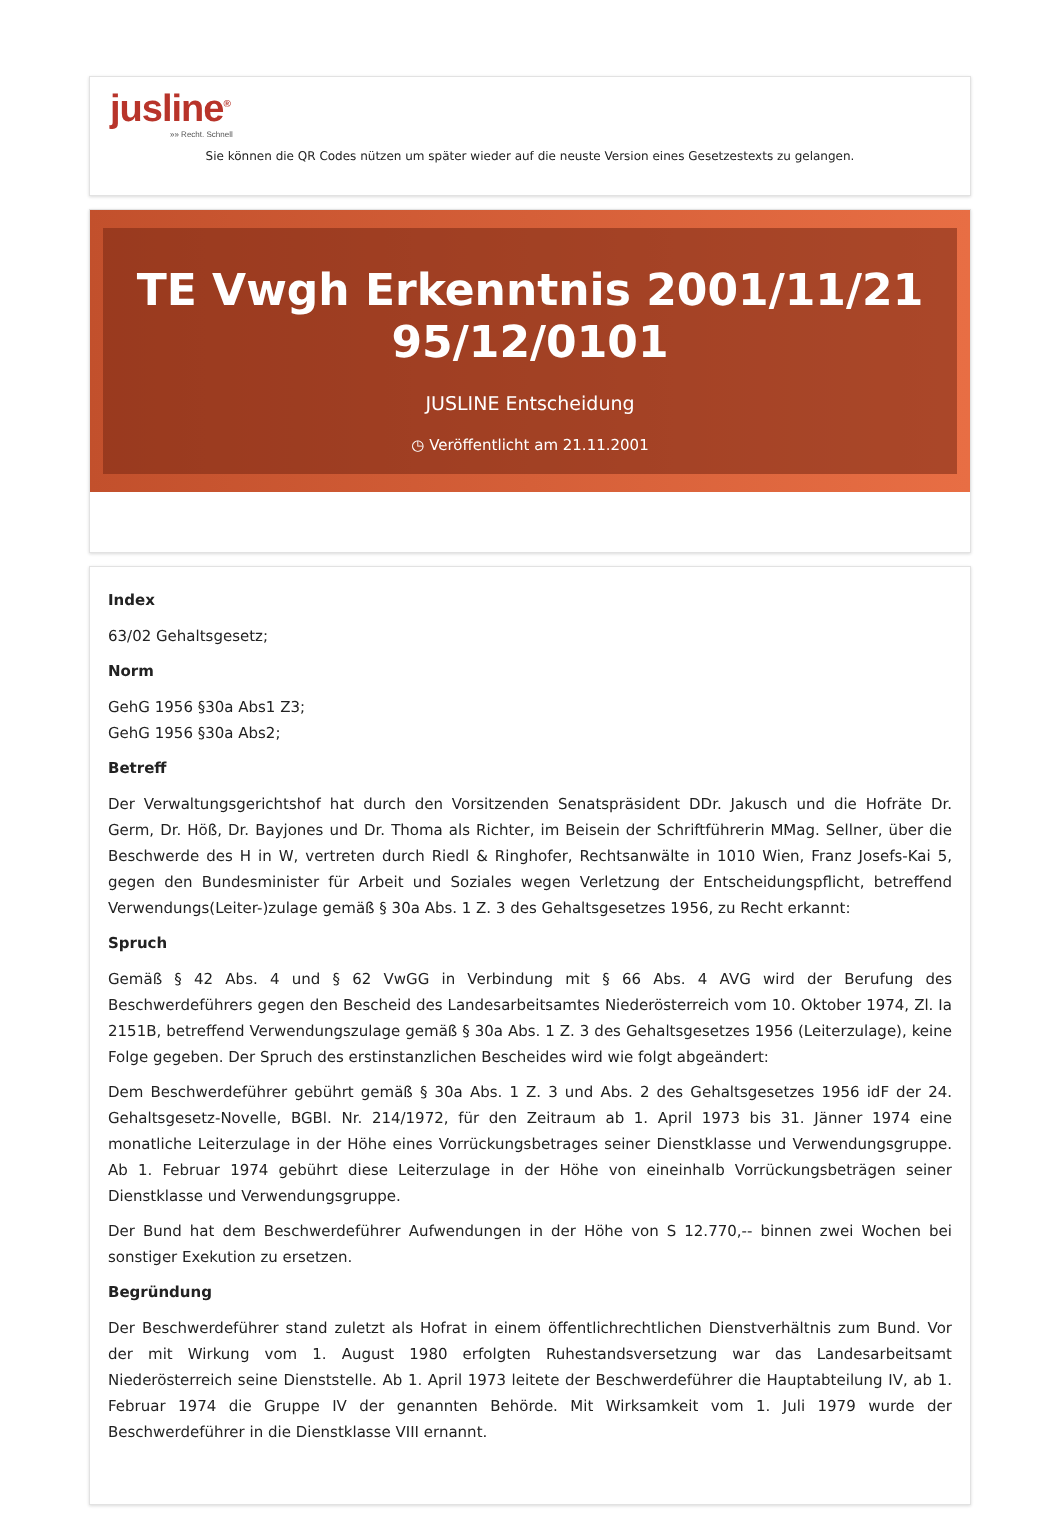jusline<sup>®</sup>
»» Recht. Schnell
Sie können die QR Codes nützen um später wieder auf die neuste Version eines Gesetzestexts zu gelangen.
TE Vwgh Erkenntnis 2001/11/21 95/12/0101
JUSLINE Entscheidung
◷ Veröffentlicht am 21.11.2001
Index
63/02 Gehaltsgesetz;
Norm
GehG 1956 §30a Abs1 Z3;
GehG 1956 §30a Abs2;
Betreff
Der Verwaltungsgerichtshof hat durch den Vorsitzenden Senatspräsident DDr. Jakusch und die Hofräte Dr. Germ, Dr. Höß, Dr. Bayjones und Dr. Thoma als Richter, im Beisein der Schriftführerin MMag. Sellner, über die Beschwerde des H in W, vertreten durch Riedl & Ringhofer, Rechtsanwälte in 1010 Wien, Franz Josefs-Kai 5, gegen den Bundesminister für Arbeit und Soziales wegen Verletzung der Entscheidungspflicht, betreffend Verwendungs(Leiter-)zulage gemäß § 30a Abs. 1 Z. 3 des Gehaltsgesetzes 1956, zu Recht erkannt:
Spruch
Gemäß § 42 Abs. 4 und § 62 VwGG in Verbindung mit § 66 Abs. 4 AVG wird der Berufung des Beschwerdeführers gegen den Bescheid des Landesarbeitsamtes Niederösterreich vom 10. Oktober 1974, Zl. Ia 2151B, betreffend Verwendungszulage gemäß § 30a Abs. 1 Z. 3 des Gehaltsgesetzes 1956 (Leiterzulage), keine Folge gegeben. Der Spruch des erstinstanzlichen Bescheides wird wie folgt abgeändert:
Dem Beschwerdeführer gebührt gemäß § 30a Abs. 1 Z. 3 und Abs. 2 des Gehaltsgesetzes 1956 idF der 24. Gehaltsgesetz-Novelle, BGBl. Nr. 214/1972, für den Zeitraum ab 1. April 1973 bis 31. Jänner 1974 eine monatliche Leiterzulage in der Höhe eines Vorrückungsbetrages seiner Dienstklasse und Verwendungsgruppe. Ab 1. Februar 1974 gebührt diese Leiterzulage in der Höhe von eineinhalb Vorrückungsbeträgen seiner Dienstklasse und Verwendungsgruppe.
Der Bund hat dem Beschwerdeführer Aufwendungen in der Höhe von S 12.770,-- binnen zwei Wochen bei sonstiger Exekution zu ersetzen.
Begründung
Der Beschwerdeführer stand zuletzt als Hofrat in einem öffentlichrechtlichen Dienstverhältnis zum Bund. Vor der mit Wirkung vom 1. August 1980 erfolgten Ruhestandsversetzung war das Landesarbeitsamt Niederösterreich seine Dienststelle. Ab 1. April 1973 leitete der Beschwerdeführer die Hauptabteilung IV, ab 1. Februar 1974 die Gruppe IV der genannten Behörde. Mit Wirksamkeit vom 1. Juli 1979 wurde der Beschwerdeführer in die Dienstklasse VIII ernannt.